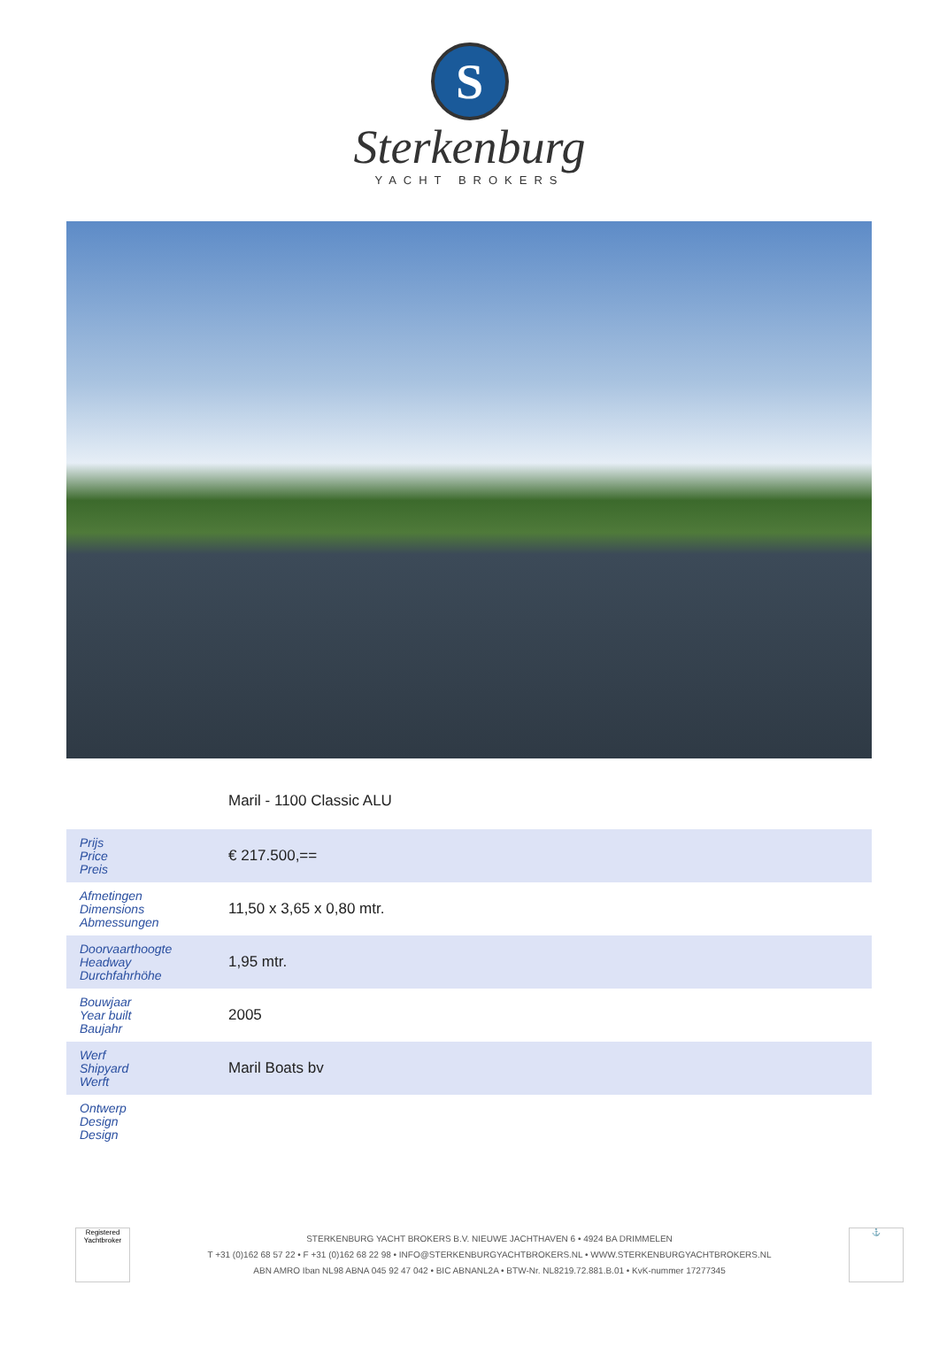S
Sterkenburg
YACHT BROKERS
Maril - 1100 Classic ALU
| Prijs Price Preis | € 217.500,== |
| Afmetingen Dimensions Abmessungen | 11,50 x 3,65 x 0,80 mtr. |
| Doorvaarthoogte Headway Durchfahrhöhe | 1,95 mtr. |
| Bouwjaar Year built Baujahr | 2005 |
| Werf Shipyard Werft | Maril Boats bv |
| Ontwerp Design Design | |
Registered Yachtbroker
STERKENBURG YACHT BROKERS B.V. NIEUWE JACHTHAVEN 6 • 4924 BA DRIMMELEN
T +31 (0)162 68 57 22 • F +31 (0)162 68 22 98 • INFO@STERKENBURGYACHTBROKERS.NL • WWW.STERKENBURGYACHTBROKERS.NL
ABN AMRO Iban NL98 ABNA 045 92 47 042 • BIC ABNANL2A • BTW-Nr. NL8219.72.881.B.01 • KvK-nummer 17277345
⚓